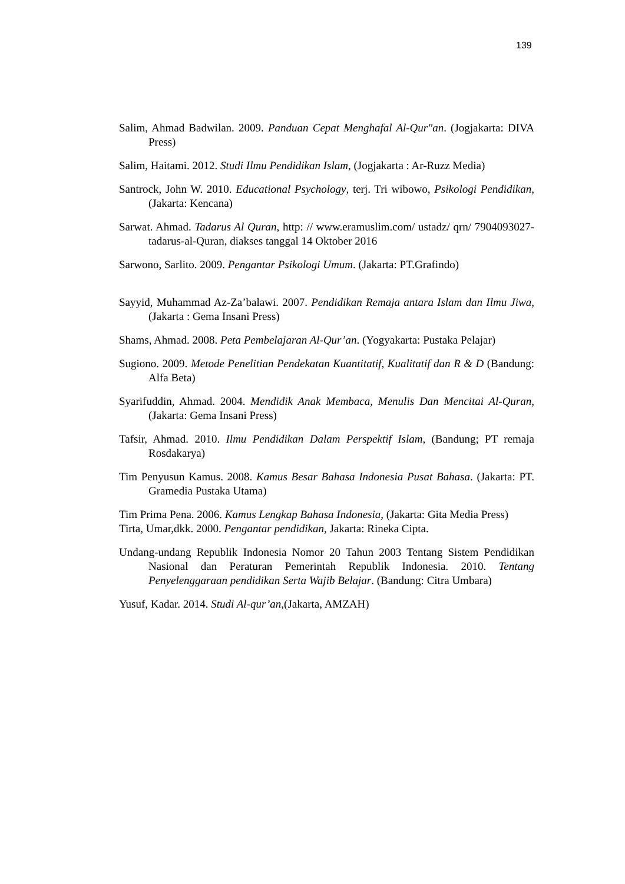139
Salim, Ahmad Badwilan. 2009. Panduan Cepat Menghafal Al-Qur"an. (Jogjakarta: DIVA Press)
Salim, Haitami. 2012. Studi Ilmu Pendidikan Islam, (Jogjakarta : Ar-Ruzz Media)
Santrock, John W. 2010. Educational Psychology, terj. Tri wibowo, Psikologi Pendidikan, (Jakarta: Kencana)
Sarwat. Ahmad. Tadarus Al Quran, http: // www.eramuslim.com/ ustadz/ qrn/ 7904093027- tadarus-al-Quran, diakses tanggal 14 Oktober 2016
Sarwono, Sarlito. 2009. Pengantar Psikologi Umum. (Jakarta: PT.Grafindo)
Sayyid, Muhammad Az-Za’balawi. 2007. Pendidikan Remaja antara Islam dan Ilmu Jiwa, (Jakarta : Gema Insani Press)
Shams, Ahmad. 2008. Peta Pembelajaran Al-Qur’an. (Yogyakarta: Pustaka Pelajar)
Sugiono. 2009. Metode Penelitian Pendekatan Kuantitatif, Kualitatif dan R & D (Bandung: Alfa Beta)
Syarifuddin, Ahmad. 2004. Mendidik Anak Membaca, Menulis Dan Mencitai Al-Quran, (Jakarta: Gema Insani Press)
Tafsir, Ahmad. 2010. Ilmu Pendidikan Dalam Perspektif Islam, (Bandung; PT remaja Rosdakarya)
Tim Penyusun Kamus. 2008. Kamus Besar Bahasa Indonesia Pusat Bahasa. (Jakarta: PT. Gramedia Pustaka Utama)
Tim Prima Pena. 2006. Kamus Lengkap Bahasa Indonesia, (Jakarta: Gita Media Press)
Tirta, Umar,dkk. 2000. Pengantar pendidikan, Jakarta: Rineka Cipta.
Undang-undang Republik Indonesia Nomor 20 Tahun 2003 Tentang Sistem Pendidikan Nasional dan Peraturan Pemerintah Republik Indonesia. 2010. Tentang Penyelenggaraan pendidikan Serta Wajib Belajar. (Bandung: Citra Umbara)
Yusuf, Kadar. 2014. Studi Al-qur’an,(Jakarta, AMZAH)